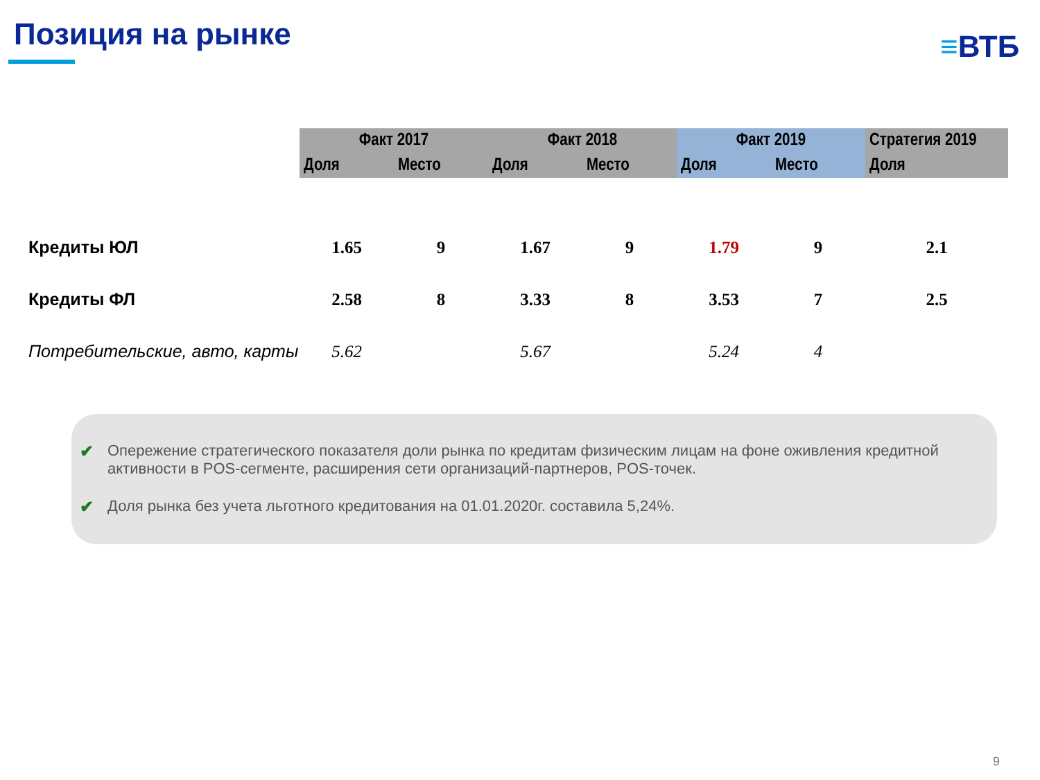Позиция на рынке ≡ВТБ
| | Факт 2017 | | Факт 2018 | | Факт 2019 | | Стратегия 2019 |
| --- | --- | --- | --- | --- | --- | --- | --- |
| | Доля | Место | Доля | Место | Доля | Место | Доля |
| Кредиты ЮЛ | 1.65 | 9 | 1.67 | 9 | 1.79 | 9 | 2.1 |
| Кредиты ФЛ | 2.58 | 8 | 3.33 | 8 | 3.53 | 7 | 2.5 |
| Потребительские, авто, карты | 5.62 | | 5.67 | | 5.24 | 4 | |
✔ Опережение стратегического показателя доли рынка по кредитам физическим лицам на фоне оживления кредитной активности в POS-сегменте, расширения сети организаций-партнеров, POS-точек.
✔ Доля рынка без учета льготного кредитования на 01.01.2020г. составила 5,24%.
9